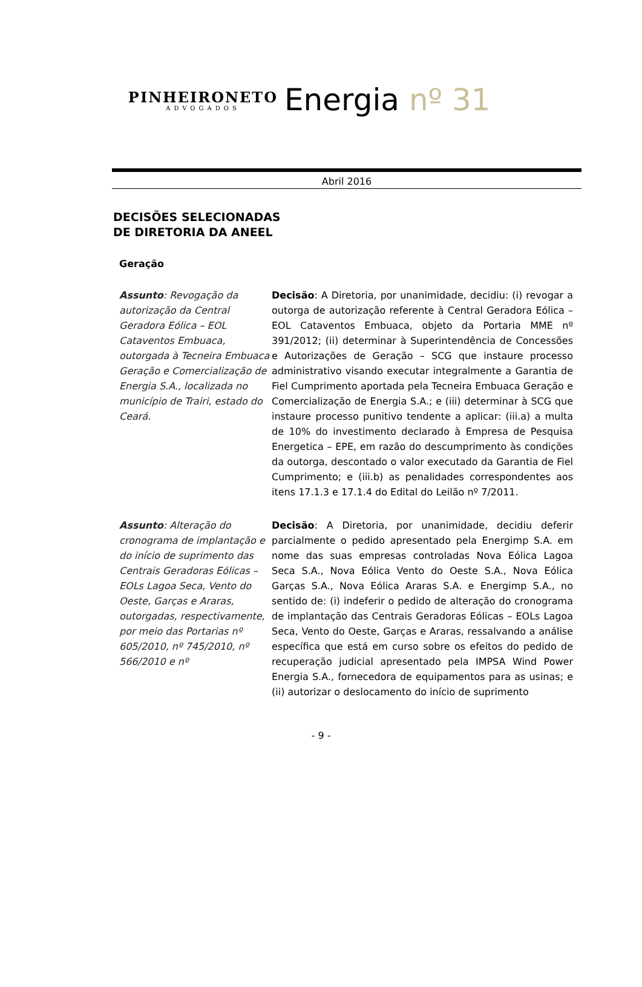PINHEIRONETO
ADVOGADOS
Energia nº 31
Abril 2016
DECISÕES SELECIONADAS
DE DIRETORIA DA ANEEL
Geração
Assunto: Revogação da autorização da Central Geradora Eólica – EOL Cataventos Embuaca, outorgada à Tecneira Embuaca Geração e Comercialização de Energia S.A., localizada no município de Trairi, estado do Ceará.
Decisão: A Diretoria, por unanimidade, decidiu: (i) revogar a outorga de autorização referente à Central Geradora Eólica – EOL Cataventos Embuaca, objeto da Portaria MME nº 391/2012; (ii) determinar à Superintendência de Concessões e Autorizações de Geração – SCG que instaure processo administrativo visando executar integralmente a Garantia de Fiel Cumprimento aportada pela Tecneira Embuaca Geração e Comercialização de Energia S.A.; e (iii) determinar à SCG que instaure processo punitivo tendente a aplicar: (iii.a) a multa de 10% do investimento declarado à Empresa de Pesquisa Energetica – EPE, em razão do descumprimento às condições da outorga, descontado o valor executado da Garantia de Fiel Cumprimento; e (iii.b) as penalidades correspondentes aos itens 17.1.3 e 17.1.4 do Edital do Leilão nº 7/2011.
Assunto: Alteração do cronograma de implantação e do início de suprimento das Centrais Geradoras Eólicas – EOLs Lagoa Seca, Vento do Oeste, Garças e Araras, outorgadas, respectivamente, por meio das Portarias nº 605/2010, nº 745/2010, nº 566/2010 e nº
Decisão: A Diretoria, por unanimidade, decidiu deferir parcialmente o pedido apresentado pela Energimp S.A. em nome das suas empresas controladas Nova Eólica Lagoa Seca S.A., Nova Eólica Vento do Oeste S.A., Nova Eólica Garças S.A., Nova Eólica Araras S.A. e Energimp S.A., no sentido de: (i) indeferir o pedido de alteração do cronograma de implantação das Centrais Geradoras Eólicas – EOLs Lagoa Seca, Vento do Oeste, Garças e Araras, ressalvando a análise específica que está em curso sobre os efeitos do pedido de recuperação judicial apresentado pela IMPSA Wind Power Energia S.A., fornecedora de equipamentos para as usinas; e (ii) autorizar o deslocamento do início de suprimento
- 9 -